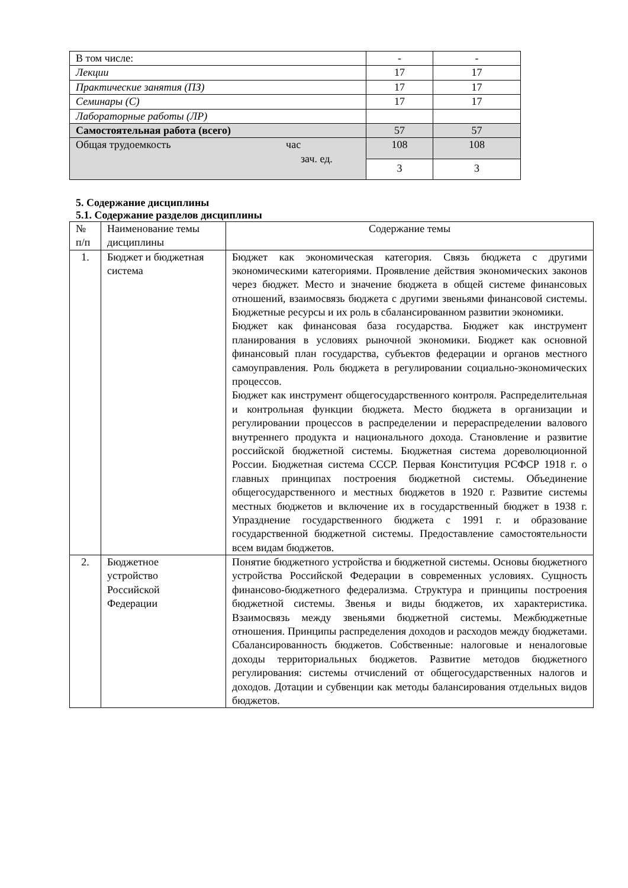| В том числе: | - | - |
| Лекции | 17 | 17 |
| Практические занятия (ПЗ) | 17 | 17 |
| Семинары (С) | 17 | 17 |
| Лабораторные работы (ЛР) | | |
| Самостоятельная работа (всего) | 57 | 57 |
| Общая трудоемкость час зач. ед. | 108 | 108 |
| | 3 | 3 |
5. Содержание дисциплины
5.1. Содержание разделов дисциплины
| № п/п | Наименование темы дисциплины | Содержание темы |
| 1. | Бюджет и бюджетная система | Бюджет как экономическая категория. Связь бюджета с другими экономическими категориями. Проявление действия экономических законов через бюджет. Место и значение бюджета в общей системе финансовых отношений, взаимосвязь бюджета с другими звеньями финансовой системы. Бюджетные ресурсы и их роль в сбалансированном развитии экономики. Бюджет как финансовая база государства. Бюджет как инструмент планирования в условиях рыночной экономики. Бюджет как основной финансовый план государства, субъектов федерации и органов местного самоуправления. Роль бюджета в регулировании социально-экономических процессов. Бюджет как инструмент общегосударственного контроля. Распределительная и контрольная функции бюджета. Место бюджета в организации и регулировании процессов в распределении и перераспределении валового внутреннего продукта и национального дохода. Становление и развитие российской бюджетной системы. Бюджетная система дореволюционной России. Бюджетная система СССР. Первая Конституция РСФСР 1918 г. о главных принципах построения бюджетной системы. Объединение общегосударственного и местных бюджетов в 1920 г. Развитие системы местных бюджетов и включение их в государственный бюджет в 1938 г. Упразднение государственного бюджета с 1991 г. и образование государственной бюджетной системы. Предоставление самостоятельности всем видам бюджетов. |
| 2. | Бюджетное устройство Российской Федерации | Понятие бюджетного устройства и бюджетной системы. Основы бюджетного устройства Российской Федерации в современных условиях. Сущность финансово-бюджетного федерализма. Структура и принципы построения бюджетной системы. Звенья и виды бюджетов, их характеристика. Взаимосвязь между звеньями бюджетной системы. Межбюджетные отношения. Принципы распределения доходов и расходов между бюджетами. Сбалансированность бюджетов. Собственные: налоговые и неналоговые доходы территориальных бюджетов. Развитие методов бюджетного регулирования: системы отчислений от общегосударственных налогов и доходов. Дотации и субвенции как методы балансирования отдельных видов бюджетов. |